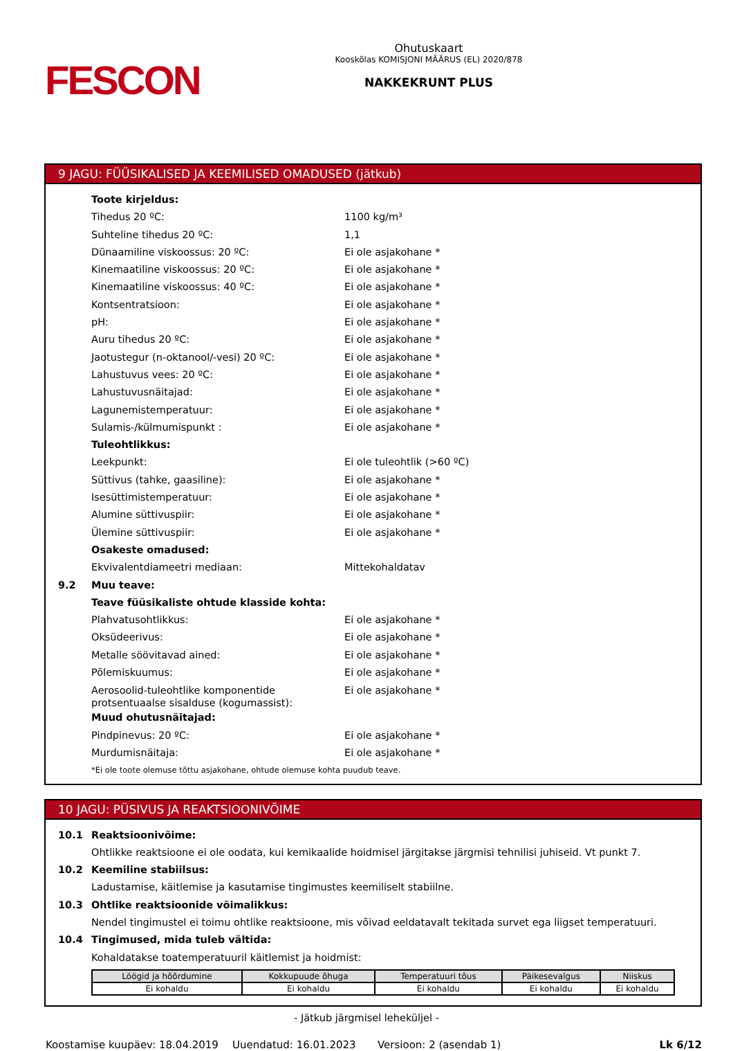FESCON
Ohutuskaart
Kooskõlas KOMISJONI MÄÄRUS (EL) 2020/878
NAKKEKRUNT PLUS
9 JAGU: FÜÜSIKALISED JA KEEMILISED OMADUSED (jätkub)
Toote kirjeldus:
Tihedus 20 ºC: 1100 kg/m³
Suhteline tihedus 20 ºC: 1,1
Dünaamiline viskoossus: 20 ºC: Ei ole asjakohane *
Kinemaatiline viskoossus: 20 ºC: Ei ole asjakohane *
Kinemaatiline viskoossus: 40 ºC: Ei ole asjakohane *
Kontsentratsioon: Ei ole asjakohane *
pH: Ei ole asjakohane *
Auru tihedus 20 ºC: Ei ole asjakohane *
Jaotustegur (n-oktanool/-vesi) 20 ºC: Ei ole asjakohane *
Lahustuvus vees: 20 ºC: Ei ole asjakohane *
Lahustuvusnäitajad: Ei ole asjakohane *
Lagunemistemperatuur: Ei ole asjakohane *
Sulamis-/külmumispunkt : Ei ole asjakohane *
Tuleohtlikkus:
Leekpunkt: Ei ole tuleohtlik (>60 ºC)
Süttivus (tahke, gaasiline): Ei ole asjakohane *
Isesüttimistemperatuur: Ei ole asjakohane *
Alumine süttivuspiir: Ei ole asjakohane *
Ülemine süttivuspiir: Ei ole asjakohane *
Osakeste omadused:
Ekvivalentdiameetri mediaan: Mittekohaldatav
9.2 Muu teave:
Teave füüsikaliste ohtude klasside kohta:
Plahvatusohtlikkus: Ei ole asjakohane *
Oksüdeerivus: Ei ole asjakohane *
Metalle söövitavad ained: Ei ole asjakohane *
Põlemiskuumus: Ei ole asjakohane *
Aerosoolid-tuleohtlike komponentide protsentuaalse sisalduse (kogumassist): Ei ole asjakohane *
Muud ohutusnäitajad:
Pindpinevus: 20 ºC: Ei ole asjakohane *
Murdumisnäitaja: Ei ole asjakohane *
*Ei ole toote olemuse tõttu asjakohane, ohtude olemuse kohta puudub teave.
10 JAGU: PÜSIVUS JA REAKTSIOONIVÕIME
10.1 Reaktsioonivõime:
Ohtlikke reaktsioone ei ole oodata, kui kemikaalide hoidmisel järgitakse järgmisi tehnilisi juhiseid. Vt punkt 7.
10.2 Keemiline stabiilsus:
Ladustamise, käitlemise ja kasutamise tingimustes keemiliselt stabiilne.
10.3 Ohtlike reaktsioonide võimalikkus:
Nendel tingimustel ei toimu ohtlike reaktsioone, mis võivad eeldatavalt tekitada survet ega liigset temperatuuri.
10.4 Tingimused, mida tuleb vältida:
Kohaldatakse toatemperatuuril käitlemist ja hoidmist:
| Löögid ja hõõrdumine | Kokkupuude õhuga | Temperatuuri tõus | Päikesevalgus | Niiskus |
| --- | --- | --- | --- | --- |
| Ei kohaldu | Ei kohaldu | Ei kohaldu | Ei kohaldu | Ei kohaldu |
- Jätkub järgmisel leheküljel -
Koostamise kuupäev: 18.04.2019 Uuendatud: 16.01.2023 Versioon: 2 (asendab 1) Lk 6/12